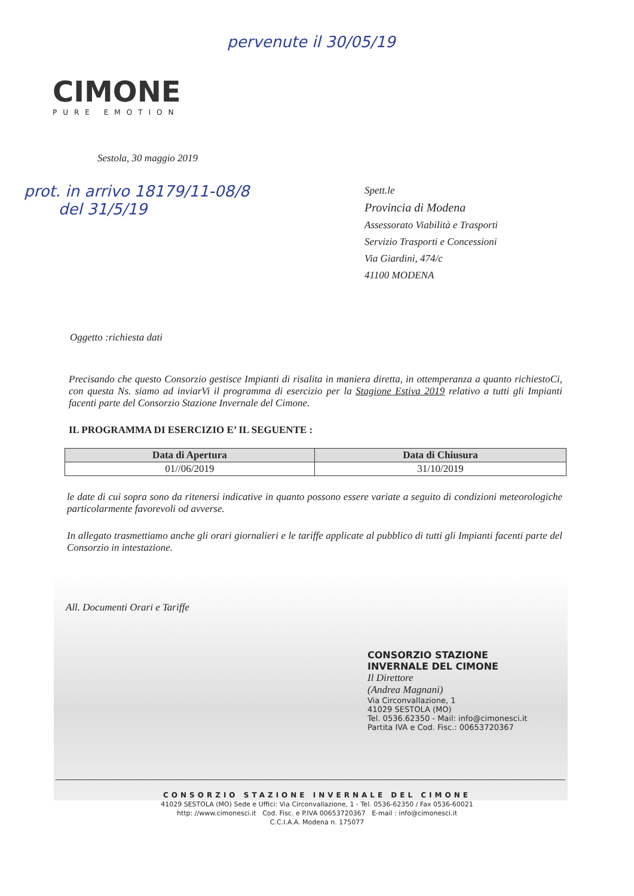pervenute il 30/05/19
CIMONE
PURE EMOTION
Sestola, 30 maggio 2019
prot. in arrivo 18179/11-08/8
del 31/5/19
Spett.le
Provincia di Modena
Assessorato Viabilità e Trasporti
Servizio Trasporti e Concessioni
Via Giardini, 474/c
41100 MODENA
Oggetto :richiesta dati
Precisando che questo Consorzio gestisce Impianti di risalita in maniera diretta, in ottemperanza a quanto richiestoCi, con questa Ns. siamo ad inviarVi il programma di esercizio per la Stagione Estiva 2019 relativo a tutti gli Impianti facenti parte del Consorzio Stazione Invernale del Cimone.
IL PROGRAMMA DI ESERCIZIO E’ IL SEGUENTE :
| Data di Apertura | Data di Chiusura |
| --- | --- |
| 01//06/2019 | 31/10/2019 |
le date di cui sopra sono da ritenersi indicative in quanto possono essere variate a seguito di condizioni meteorologiche particolarmente favorevoli od avverse.
In allegato trasmettiamo anche gli orari giornalieri e le tariffe applicate al pubblico di tutti gli Impianti facenti parte del Consorzio in intestazione.
All. Documenti Orari e Tariffe
CONSORZIO STAZIONE
INVERNALE DEL CIMONE
Il Direttore
(Andrea Magnani)
Via Circonvallazione, 1
41029 SESTOLA (MO)
Tel. 0536.62350 - Mail: info@cimonesci.it
Partita IVA e Cod. Fisc.: 00653720367
CONSORZIO STAZIONE INVERNALE DEL CIMONE
41029 SESTOLA (MO) Sede e Uffici: Via Circonvallazione, 1 - Tel. 0536-62350 / Fax 0536-60021
http: //www.cimonesci.it Cod. Fisc. e P.IVA 00653720367 E-mail : info@cimonesci.it
C.C.I.A.A. Modena n. 175077